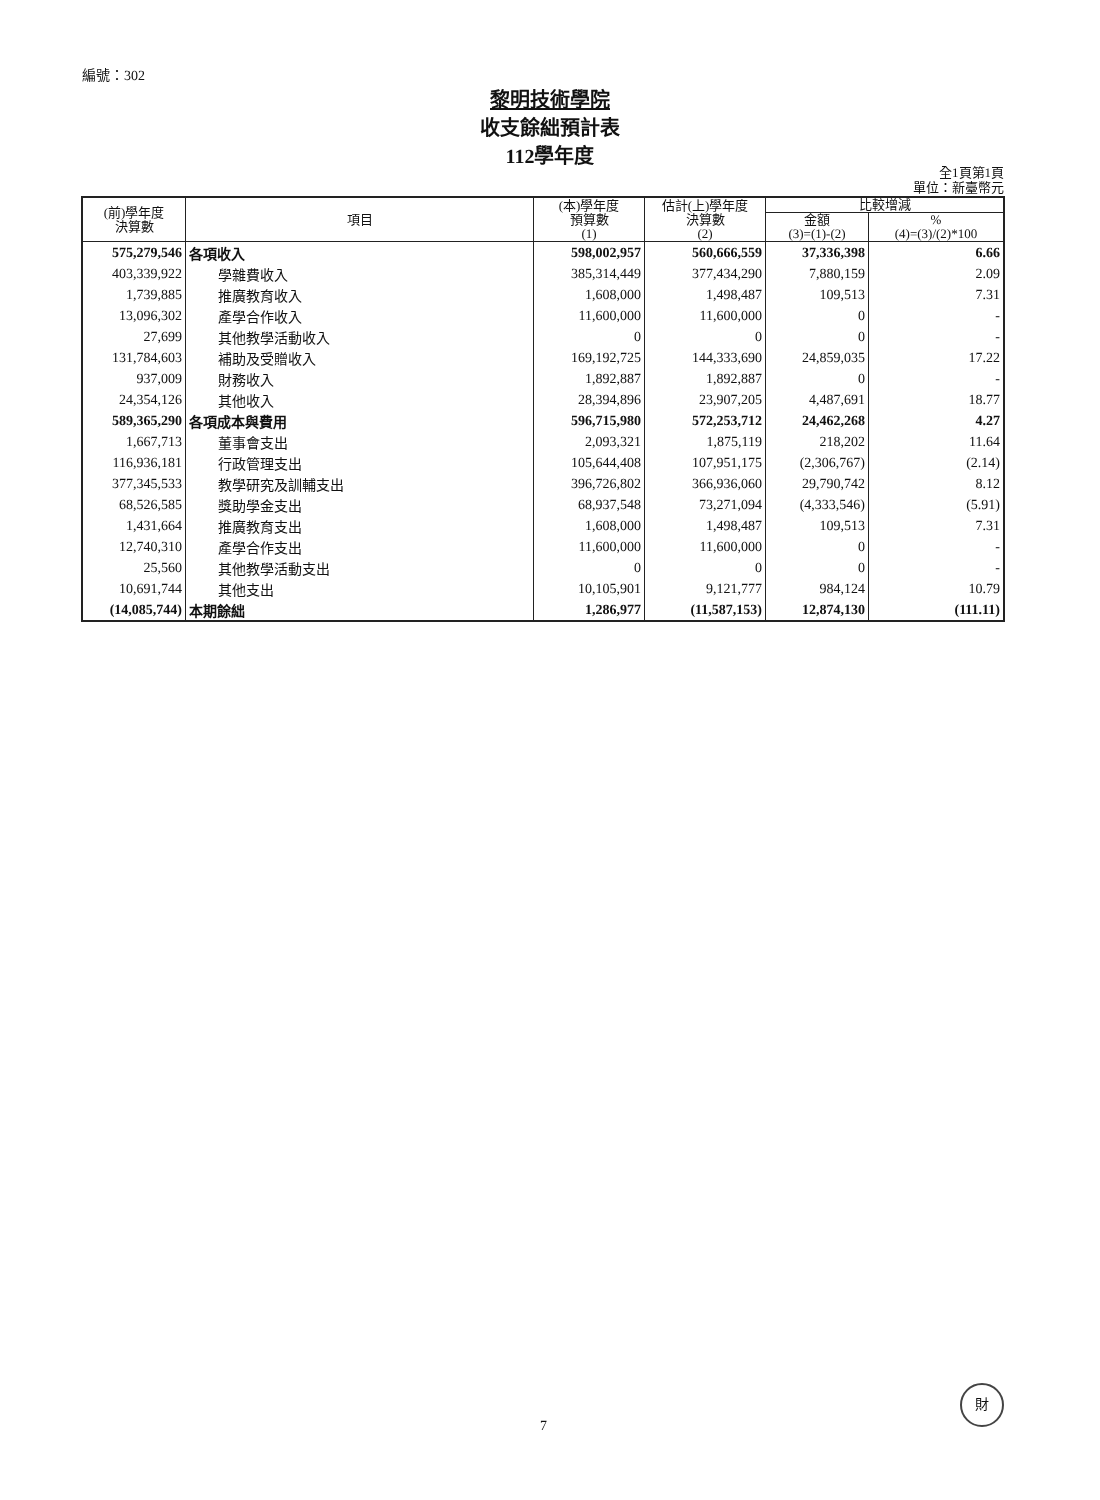編號：302
黎明技術學院
收支餘絀預計表
112學年度
全1頁第1頁
單位：新臺幣元
| (前)學年度 決算數 | 項目 | (本)學年度 預算數 (1) | 估計(上)學年度 決算數 (2) | 比較增減 | |
| --- | --- | --- | --- | --- | --- |
| | | | | 金額 (3)=(1)-(2) | % (4)=(3)/(2)*100 |
| 575,279,546 | 各項收入 | 598,002,957 | 560,666,559 | 37,336,398 | 6.66 |
| 403,339,922 | 學雜費收入 | 385,314,449 | 377,434,290 | 7,880,159 | 2.09 |
| 1,739,885 | 推廣教育收入 | 1,608,000 | 1,498,487 | 109,513 | 7.31 |
| 13,096,302 | 產學合作收入 | 11,600,000 | 11,600,000 | 0 | - |
| 27,699 | 其他教學活動收入 | 0 | 0 | 0 | - |
| 131,784,603 | 補助及受贈收入 | 169,192,725 | 144,333,690 | 24,859,035 | 17.22 |
| 937,009 | 財務收入 | 1,892,887 | 1,892,887 | 0 | - |
| 24,354,126 | 其他收入 | 28,394,896 | 23,907,205 | 4,487,691 | 18.77 |
| 589,365,290 | 各項成本與費用 | 596,715,980 | 572,253,712 | 24,462,268 | 4.27 |
| 1,667,713 | 董事會支出 | 2,093,321 | 1,875,119 | 218,202 | 11.64 |
| 116,936,181 | 行政管理支出 | 105,644,408 | 107,951,175 | (2,306,767) | (2.14) |
| 377,345,533 | 教學研究及訓輔支出 | 396,726,802 | 366,936,060 | 29,790,742 | 8.12 |
| 68,526,585 | 獎助學金支出 | 68,937,548 | 73,271,094 | (4,333,546) | (5.91) |
| 1,431,664 | 推廣教育支出 | 1,608,000 | 1,498,487 | 109,513 | 7.31 |
| 12,740,310 | 產學合作支出 | 11,600,000 | 11,600,000 | 0 | - |
| 25,560 | 其他教學活動支出 | 0 | 0 | 0 | - |
| 10,691,744 | 其他支出 | 10,105,901 | 9,121,777 | 984,124 | 10.79 |
| (14,085,744) | 本期餘絀 | 1,286,977 | (11,587,153) | 12,874,130 | (111.11) |
7
財